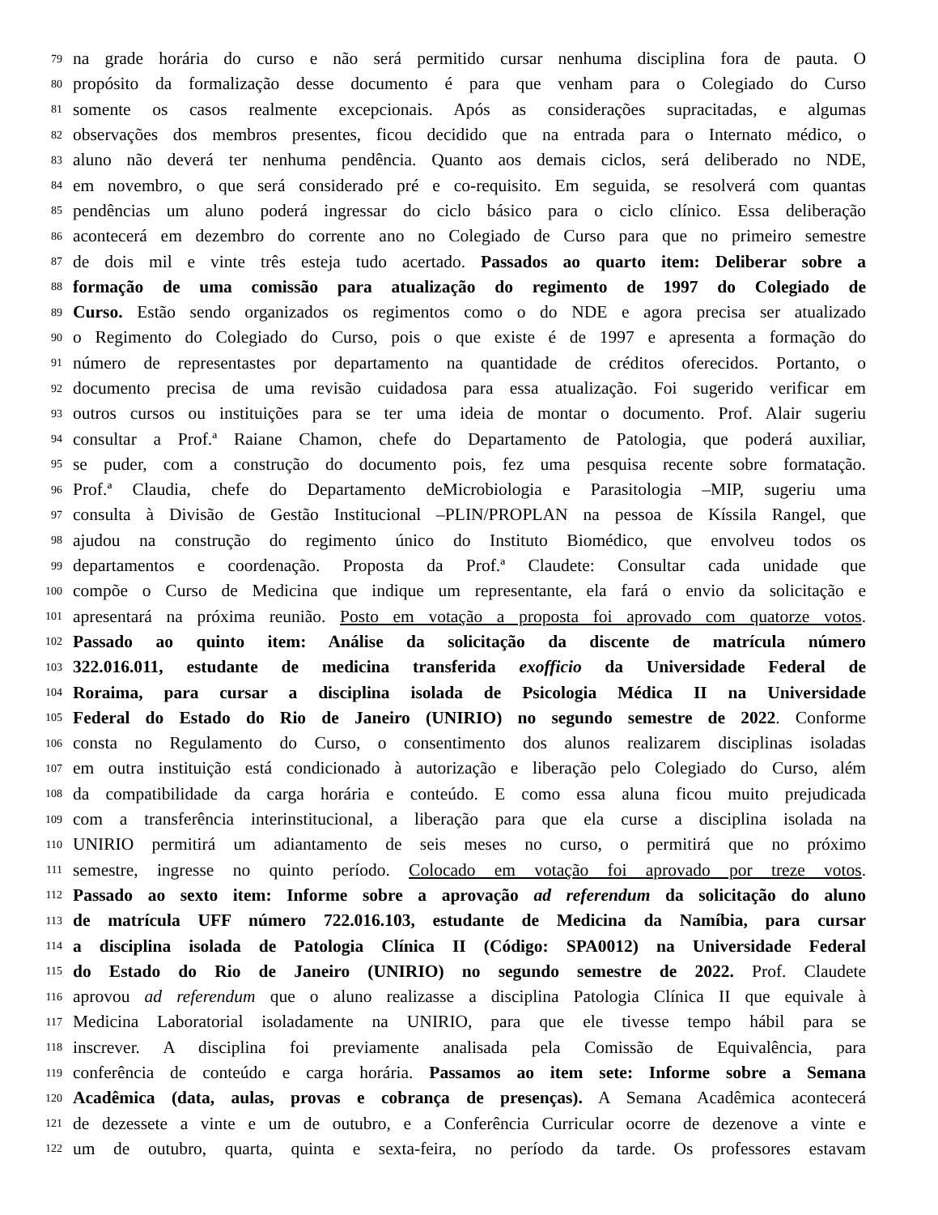79 na grade horária do curso e não será permitido cursar nenhuma disciplina fora de pauta. O
80 propósito da formalização desse documento é para que venham para o Colegiado do Curso
81 somente os casos realmente excepcionais. Após as considerações supracitadas, e algumas
82 observações dos membros presentes, ficou decidido que na entrada para o Internato médico, o
83 aluno não deverá ter nenhuma pendência. Quanto aos demais ciclos, será deliberado no NDE,
84 em novembro, o que será considerado pré e co-requisito. Em seguida, se resolverá com quantas
85 pendências um aluno poderá ingressar do ciclo básico para o ciclo clínico. Essa deliberação
86 acontecerá em dezembro do corrente ano no Colegiado de Curso para que no primeiro semestre
87 de dois mil e vinte três esteja tudo acertado. Passados ao quarto item: Deliberar sobre a
88 formação de uma comissão para atualização do regimento de 1997 do Colegiado de
89 Curso. Estão sendo organizados os regimentos como o do NDE e agora precisa ser atualizado
90 o Regimento do Colegiado do Curso, pois o que existe é de 1997 e apresenta a formação do
91 número de representastes por departamento na quantidade de créditos oferecidos. Portanto, o
92 documento precisa de uma revisão cuidadosa para essa atualização. Foi sugerido verificar em
93 outros cursos ou instituições para se ter uma ideia de montar o documento. Prof. Alair sugeriu
94 consultar a Prof.ª Raiane Chamon, chefe do Departamento de Patologia, que poderá auxiliar,
95 se puder, com a construção do documento pois, fez uma pesquisa recente sobre formatação.
96 Prof.ª Claudia, chefe do Departamento deMicrobiologia e Parasitologia –MIP, sugeriu uma
97 consulta à Divisão de Gestão Institucional –PLIN/PROPLAN na pessoa de Kíssila Rangel, que
98 ajudou na construção do regimento único do Instituto Biomédico, que envolveu todos os
99 departamentos e coordenação. Proposta da Prof.ª Claudete: Consultar cada unidade que
100 compõe o Curso de Medicina que indique um representante, ela fará o envio da solicitação e
101 apresentará na próxima reunião. Posto em votação a proposta foi aprovado com quatorze votos.
102 Passado ao quinto item: Análise da solicitação da discente de matrícula número
103 322.016.011, estudante de medicina transferida exofficio da Universidade Federal de
104 Roraima, para cursar a disciplina isolada de Psicologia Médica II na Universidade
105 Federal do Estado do Rio de Janeiro (UNIRIO) no segundo semestre de 2022. Conforme
106 consta no Regulamento do Curso, o consentimento dos alunos realizarem disciplinas isoladas
107 em outra instituição está condicionado à autorização e liberação pelo Colegiado do Curso, além
108 da compatibilidade da carga horária e conteúdo. E como essa aluna ficou muito prejudicada
109 com a transferência interinstitucional, a liberação para que ela curse a disciplina isolada na
110 UNIRIO permitirá um adiantamento de seis meses no curso, o permitirá que no próximo
111 semestre, ingresse no quinto período. Colocado em votação foi aprovado por treze votos.
112 Passado ao sexto item: Informe sobre a aprovação ad referendum da solicitação do aluno
113 de matrícula UFF número 722.016.103, estudante de Medicina da Namíbia, para cursar
114 a disciplina isolada de Patologia Clínica II (Código: SPA0012) na Universidade Federal
115 do Estado do Rio de Janeiro (UNIRIO) no segundo semestre de 2022. Prof. Claudete
116 aprovou ad referendum que o aluno realizasse a disciplina Patologia Clínica II que equivale à
117 Medicina Laboratorial isoladamente na UNIRIO, para que ele tivesse tempo hábil para se
118 inscrever. A disciplina foi previamente analisada pela Comissão de Equivalência, para
119 conferência de conteúdo e carga horária. Passamos ao item sete: Informe sobre a Semana
120 Acadêmica (data, aulas, provas e cobrança de presenças). A Semana Acadêmica acontecerá
121 de dezessete a vinte e um de outubro, e a Conferência Curricular ocorre de dezenove a vinte e
122 um de outubro, quarta, quinta e sexta-feira, no período da tarde. Os professores estavam